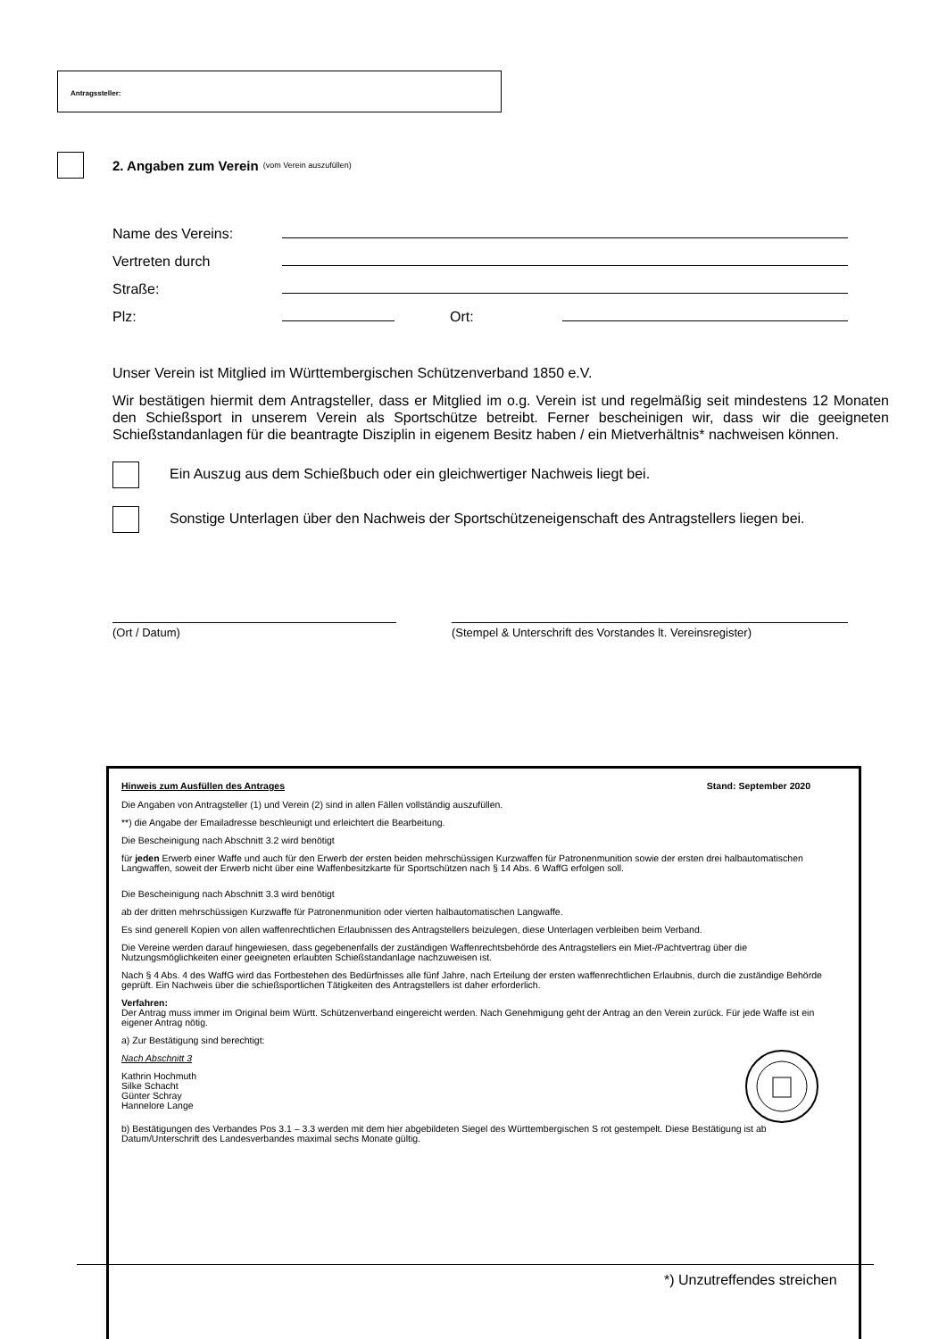Antragssteller:
2. Angaben zum Verein (vom Verein auszufüllen)
Name des Vereins:
Vertreten durch
Straße:
Plz: Ort:
Unser Verein ist Mitglied im Württembergischen Schützenverband 1850 e.V.
Wir bestätigen hiermit dem Antragsteller, dass er Mitglied im o.g. Verein ist und regelmäßig seit mindestens 12 Monaten den Schießsport in unserem Verein als Sportschütze betreibt. Ferner bescheinigen wir, dass wir die geeigneten Schießstandanlagen für die beantragte Disziplin in eigenem Besitz haben / ein Mietverhältnis* nachweisen können.
Ein Auszug aus dem Schießbuch oder ein gleichwertiger Nachweis liegt bei.
Sonstige Unterlagen über den Nachweis der Sportschützeneigenschaft des Antragstellers liegen bei.
(Ort / Datum) (Stempel & Unterschrift des Vorstandes lt. Vereinsregister)
Hinweis zum Ausfüllen des Antrages Stand: September 2020
Die Angaben von Antragsteller (1) und Verein (2) sind in allen Fällen vollständig auszufüllen.
**) die Angabe der Emailadresse beschleunigt und erleichtert die Bearbeitung.
Die Bescheinigung nach Abschnitt 3.2 wird benötigt
für jeden Erwerb einer Waffe und auch für den Erwerb der ersten beiden mehrschüssigen Kurzwaffen für Patronenmunition sowie der ersten drei halbautomatischen Langwaffen, soweit der Erwerb nicht über eine Waffenbesitzkarte für Sportschützen nach § 14 Abs. 6 WaffG erfolgen soll.
Die Bescheinigung nach Abschnitt 3.3 wird benötigt
ab der dritten mehrschüssigen Kurzwaffe für Patronenmunition oder vierten halbautomatischen Langwaffe.
Es sind generell Kopien von allen waffenrechtlichen Erlaubnissen des Antragstellers beizulegen, diese Unterlagen verbleiben beim Verband.
Die Vereine werden darauf hingewiesen, dass gegebenenfalls der zuständigen Waffenrechtsbehörde des Antragstellers ein Miet-/Pachtvertrag über die Nutzungsmöglichkeiten einer geeigneten erlaubten Schießstandanlage nachzuweisen ist.
Nach § 4 Abs. 4 des WaffG wird das Fortbestehen des Bedürfnisses alle fünf Jahre, nach Erteilung der ersten waffenrechtlichen Erlaubnis, durch die zuständige Behörde geprüft. Ein Nachweis über die schießsportlichen Tätigkeiten des Antragstellers ist daher erforderlich.
Verfahren:
Der Antrag muss immer im Original beim Württ. Schützenverband eingereicht werden. Nach Genehmigung geht der Antrag an den Verein zurück. Für jede Waffe ist ein eigener Antrag nötig.
a) Zur Bestätigung sind berechtigt:
Nach Abschnitt 3
Kathrin Hochmuth
Silke Schacht
Günter Schray
Hannelore Lange
b) Bestätigungen des Verbandes Pos 3.1 – 3.3 werden mit dem hier abgebildeten Siegel des Württembergischen S rot gestempelt. Diese Bestätigung ist ab Datum/Unterschrift des Landesverbandes maximal sechs Monate gültig.
*) Unzutreffendes streichen